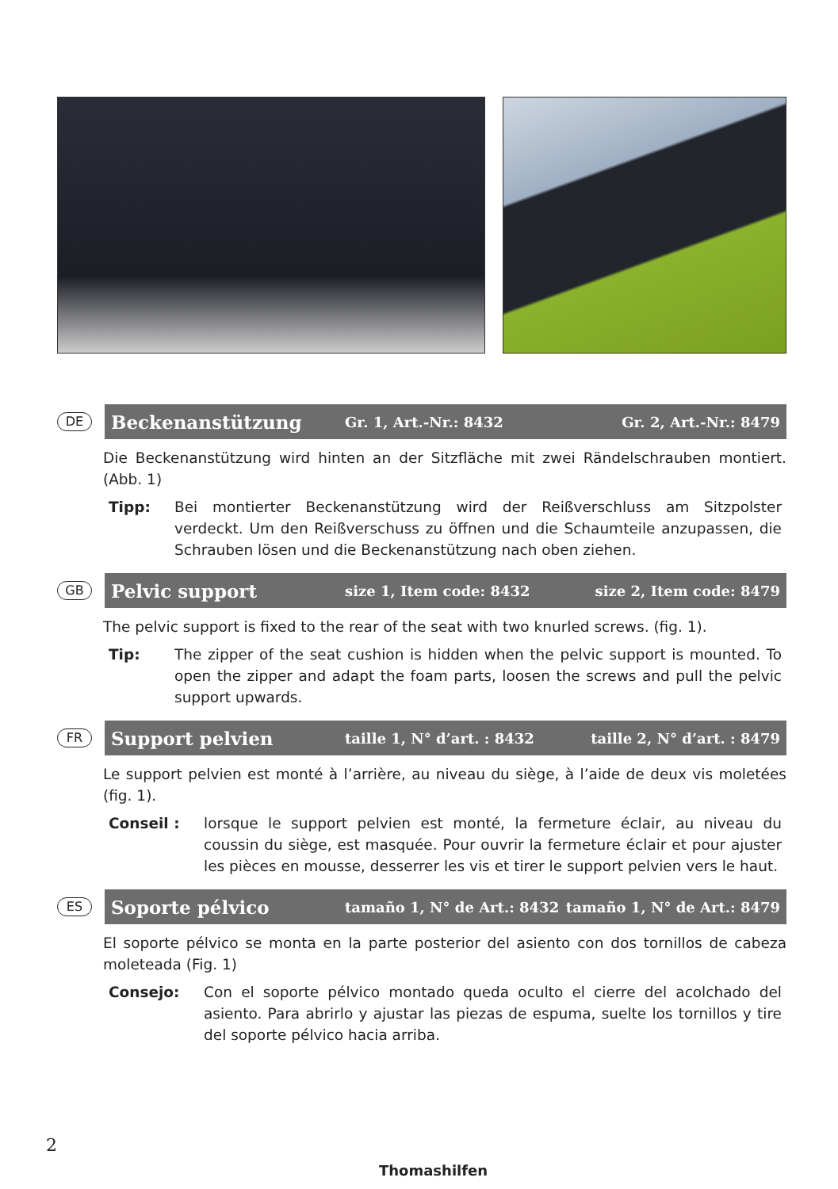DE
Beckenanstützung Gr. 1, Art.-Nr.: 8432 Gr. 2, Art.-Nr.: 8479
Die Beckenanstützung wird hinten an der Sitzfläche mit zwei Rändelschrauben montiert. (Abb. 1)
Tipp: Bei montierter Beckenanstützung wird der Reißverschluss am Sitzpolster verdeckt. Um den Reißverschuss zu öffnen und die Schaumteile anzupassen, die Schrauben lösen und die Beckenanstützung nach oben ziehen.
GB
Pelvic support size 1, Item code: 8432 size 2, Item code: 8479
The pelvic support is fixed to the rear of the seat with two knurled screws. (fig. 1).
Tip: The zipper of the seat cushion is hidden when the pelvic support is mounted. To open the zipper and adapt the foam parts, loosen the screws and pull the pelvic support upwards.
FR
Support pelvien taille 1, N° d’art. : 8432 taille 2, N° d’art. : 8479
Le support pelvien est monté à l’arrière, au niveau du siège, à l’aide de deux vis moletées (fig. 1).
Conseil : lorsque le support pelvien est monté, la fermeture éclair, au niveau du coussin du siège, est masquée. Pour ouvrir la fermeture éclair et pour ajuster les pièces en mousse, desserrer les vis et tirer le support pelvien vers le haut.
ES
Soporte pélvico tamaño 1, N° de Art.: 8432 tamaño 1, N° de Art.: 8479
El soporte pélvico se monta en la parte posterior del asiento con dos tornillos de cabeza moleteada (Fig. 1)
Consejo: Con el soporte pélvico montado queda oculto el cierre del acolchado del asiento. Para abrirlo y ajustar las piezas de espuma, suelte los tornillos y tire del soporte pélvico hacia arriba.
2
Thomashilfen